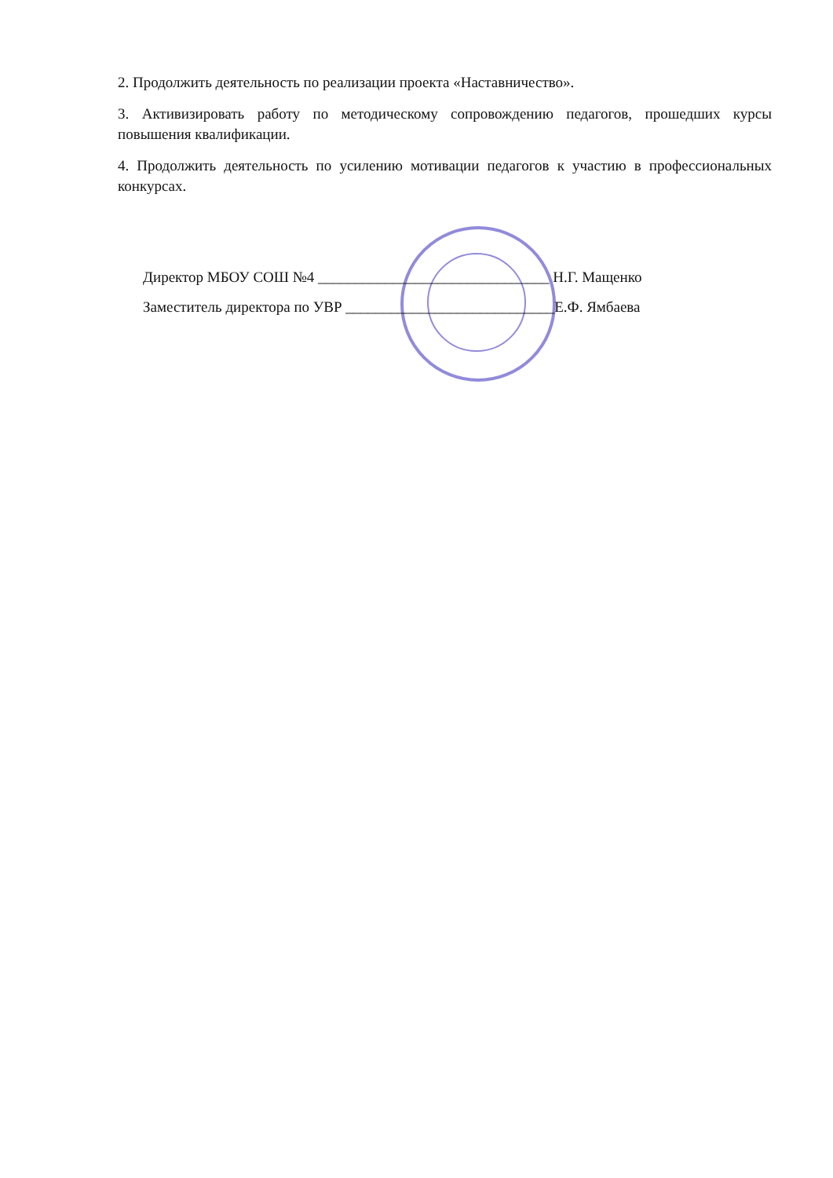2. Продолжить деятельность по реализации проекта «Наставничество».
3. Активизировать работу по методическому сопровождению педагогов, прошедших курсы повышения квалификации.
4. Продолжить деятельность по усилению мотивации педагогов к участию в профессиональных конкурсах.
Директор МБОУ СОШ №4 _______________________________ Н.Г. Мащенко
Заместитель директора по УВР ____________________________Е.Ф. Ямбаева